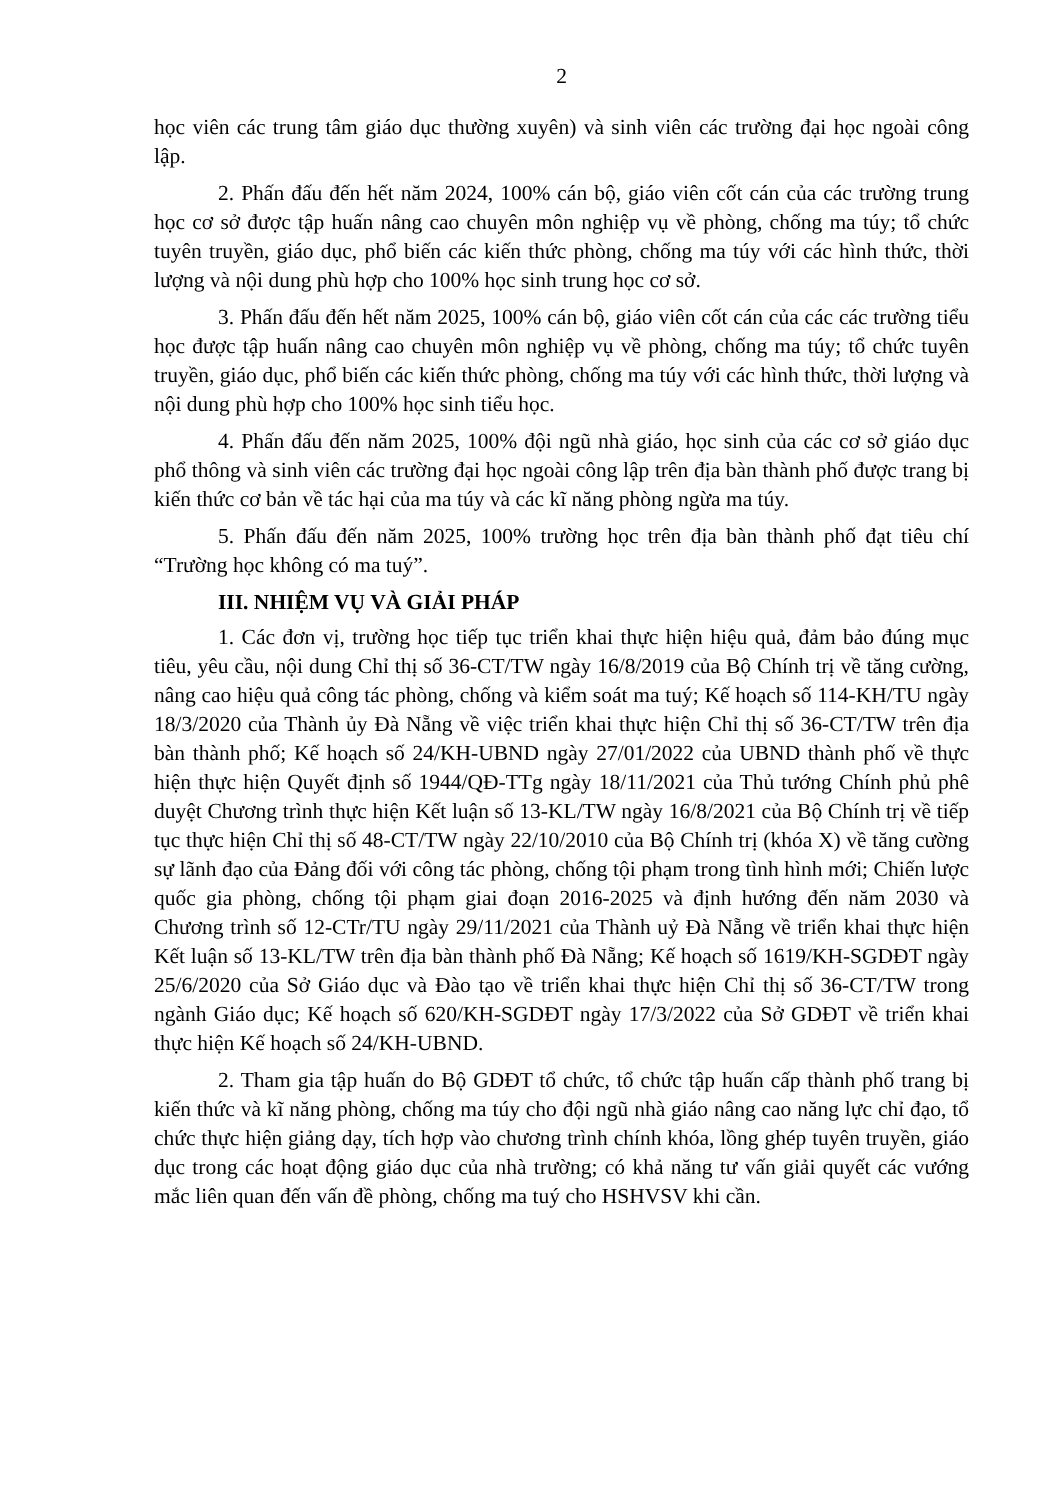2
học viên các trung tâm giáo dục thường xuyên) và sinh viên các trường đại học ngoài công lập.
2. Phấn đấu đến hết năm 2024, 100% cán bộ, giáo viên cốt cán của các trường trung học cơ sở được tập huấn nâng cao chuyên môn nghiệp vụ về phòng, chống ma túy; tổ chức tuyên truyền, giáo dục, phổ biến các kiến thức phòng, chống ma túy với các hình thức, thời lượng và nội dung phù hợp cho 100% học sinh trung học cơ sở.
3. Phấn đấu đến hết năm 2025, 100% cán bộ, giáo viên cốt cán của các các trường tiểu học được tập huấn nâng cao chuyên môn nghiệp vụ về phòng, chống ma túy; tổ chức tuyên truyền, giáo dục, phổ biến các kiến thức phòng, chống ma túy với các hình thức, thời lượng và nội dung phù hợp cho 100% học sinh tiểu học.
4. Phấn đấu đến năm 2025, 100% đội ngũ nhà giáo, học sinh của các cơ sở giáo dục phổ thông và sinh viên các trường đại học ngoài công lập trên địa bàn thành phố được trang bị kiến thức cơ bản về tác hại của ma túy và các kĩ năng phòng ngừa ma túy.
5. Phấn đấu đến năm 2025, 100% trường học trên địa bàn thành phố đạt tiêu chí “Trường học không có ma tuý”.
III. NHIỆM VỤ VÀ GIẢI PHÁP
1. Các đơn vị, trường học tiếp tục triển khai thực hiện hiệu quả, đảm bảo đúng mục tiêu, yêu cầu, nội dung Chỉ thị số 36-CT/TW ngày 16/8/2019 của Bộ Chính trị về tăng cường, nâng cao hiệu quả công tác phòng, chống và kiểm soát ma tuý; Kế hoạch số 114-KH/TU ngày 18/3/2020 của Thành ủy Đà Nẵng về việc triển khai thực hiện Chỉ thị số 36-CT/TW trên địa bàn thành phố; Kế hoạch số 24/KH-UBND ngày 27/01/2022 của UBND thành phố về thực hiện thực hiện Quyết định số 1944/QĐ-TTg ngày 18/11/2021 của Thủ tướng Chính phủ phê duyệt Chương trình thực hiện Kết luận số 13-KL/TW ngày 16/8/2021 của Bộ Chính trị về tiếp tục thực hiện Chỉ thị số 48-CT/TW ngày 22/10/2010 của Bộ Chính trị (khóa X) về tăng cường sự lãnh đạo của Đảng đối với công tác phòng, chống tội phạm trong tình hình mới; Chiến lược quốc gia phòng, chống tội phạm giai đoạn 2016-2025 và định hướng đến năm 2030 và Chương trình số 12-CTr/TU ngày 29/11/2021 của Thành uỷ Đà Nẵng về triển khai thực hiện Kết luận số 13-KL/TW trên địa bàn thành phố Đà Nẵng; Kế hoạch số 1619/KH-SGDĐT ngày 25/6/2020 của Sở Giáo dục và Đào tạo về triển khai thực hiện Chỉ thị số 36-CT/TW trong ngành Giáo dục; Kế hoạch số 620/KH-SGDĐT ngày 17/3/2022 của Sở GDĐT về triển khai thực hiện Kế hoạch số 24/KH-UBND.
2. Tham gia tập huấn do Bộ GDĐT tổ chức, tổ chức tập huấn cấp thành phố trang bị kiến thức và kĩ năng phòng, chống ma túy cho đội ngũ nhà giáo nâng cao năng lực chỉ đạo, tổ chức thực hiện giảng dạy, tích hợp vào chương trình chính khóa, lồng ghép tuyên truyền, giáo dục trong các hoạt động giáo dục của nhà trường; có khả năng tư vấn giải quyết các vướng mắc liên quan đến vấn đề phòng, chống ma tuý cho HSHVSV khi cần.